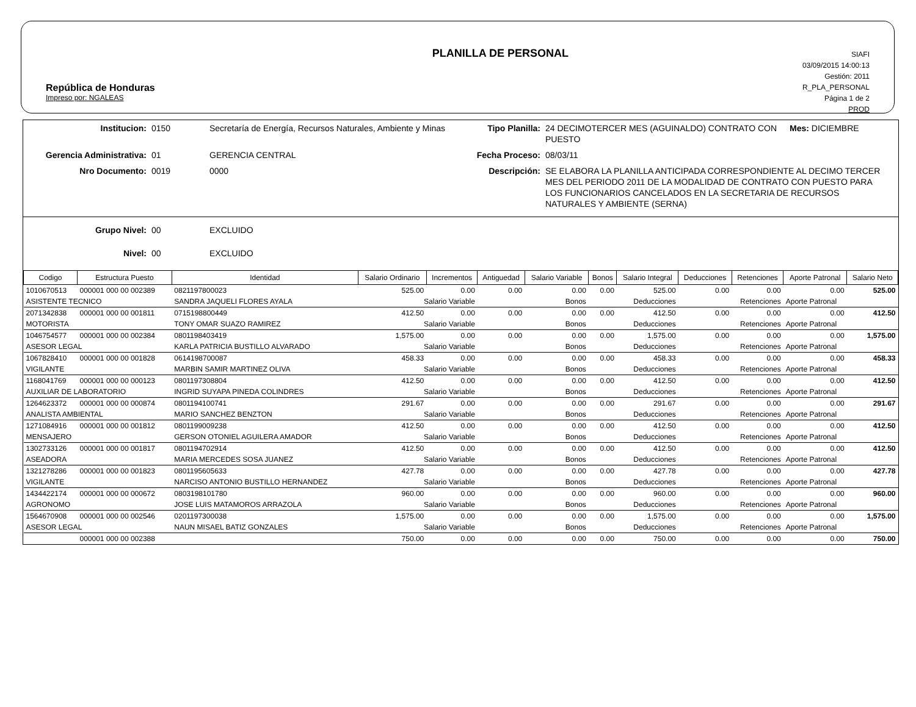República de Honduras
Impreso por: NGALEAS
PLANILLA DE PERSONAL
SIAFI
03/09/2015 14:00:13
Gestión: 2011
R_PLA_PERSONAL
Página 1 de 2
PROD
Institucion:
0150
Secretaría de Energía, Recursos Naturales, Ambiente y Minas
Tipo Planilla:
24 DECIMOTERCER MES (AGUINALDO) CONTRATO CON PUESTO
Mes: DICIEMBRE
Gerencia Administrativa:
01
GERENCIA CENTRAL
Fecha Proceso:
08/03/11
Nro Documento:
0019
0000
Descripción:
SE ELABORA LA PLANILLA ANTICIPADA CORRESPONDIENTE AL DECIMO TERCER MES DEL PERIODO 2011 DE LA MODALIDAD DE CONTRATO CON PUESTO PARA LOS FUNCIONARIOS CANCELADOS EN LA SECRETARIA DE RECURSOS NATURALES Y AMBIENTE (SERNA)
Grupo Nivel:
00
EXCLUIDO
Nivel:
00
EXCLUIDO
| Codigo | Estructura Puesto | Identidad | Salario Ordinario | Incrementos | Antiguedad | Salario Variable | Bonos | Salario Integral | Deducciones | Retenciones | Aporte Patronal | Salario Neto |
| --- | --- | --- | --- | --- | --- | --- | --- | --- | --- | --- | --- | --- |
| 1010670513 | 000001 000 00 002389 | 0821197800023 | 525.00 | 0.00 | 0.00 | 0.00 | 0.00 | 525.00 | 0.00 | 0.00 | 0.00 | 525.00 |
| ASISTENTE TECNICO | | SANDRA JAQUELI FLORES AYALA | Salario Variable | | Bonos | | Deducciones | | Retenciones | | Aporte Patronal | |
| 2071342838 | 000001 000 00 001811 | 0715198800449 | 412.50 | 0.00 | 0.00 | 0.00 | 0.00 | 412.50 | 0.00 | 0.00 | 0.00 | 412.50 |
| MOTORISTA | | TONY OMAR SUAZO RAMIREZ | Salario Variable | | Bonos | | Deducciones | | Retenciones | | Aporte Patronal | |
| 1046754577 | 000001 000 00 002384 | 0801198403419 | 1,575.00 | 0.00 | 0.00 | 0.00 | 0.00 | 1,575.00 | 0.00 | 0.00 | 0.00 | 1,575.00 |
| ASESOR LEGAL | | KARLA PATRICIA BUSTILLO ALVARADO | Salario Variable | | Bonos | | Deducciones | | Retenciones | | Aporte Patronal | |
| 1067828410 | 000001 000 00 001828 | 0614198700087 | 458.33 | 0.00 | 0.00 | 0.00 | 0.00 | 458.33 | 0.00 | 0.00 | 0.00 | 458.33 |
| VIGILANTE | | MARBIN SAMIR MARTINEZ OLIVA | Salario Variable | | Bonos | | Deducciones | | Retenciones | | Aporte Patronal | |
| 1168041769 | 000001 000 00 000123 | 0801197308804 | 412.50 | 0.00 | 0.00 | 0.00 | 0.00 | 412.50 | 0.00 | 0.00 | 0.00 | 412.50 |
| AUXILIAR DE LABORATORIO | | INGRID SUYAPA PINEDA COLINDRES | Salario Variable | | Bonos | | Deducciones | | Retenciones | | Aporte Patronal | |
| 1264623372 | 000001 000 00 000874 | 0801194100741 | 291.67 | 0.00 | 0.00 | 0.00 | 0.00 | 291.67 | 0.00 | 0.00 | 0.00 | 291.67 |
| ANALISTA AMBIENTAL | | MARIO SANCHEZ BENZTON | Salario Variable | | Bonos | | Deducciones | | Retenciones | | Aporte Patronal | |
| 1271084916 | 000001 000 00 001812 | 0801199009238 | 412.50 | 0.00 | 0.00 | 0.00 | 0.00 | 412.50 | 0.00 | 0.00 | 0.00 | 412.50 |
| MENSAJERO | | GERSON OTONIEL AGUILERA AMADOR | Salario Variable | | Bonos | | Deducciones | | Retenciones | | Aporte Patronal | |
| 1302733126 | 000001 000 00 001817 | 0801194702914 | 412.50 | 0.00 | 0.00 | 0.00 | 0.00 | 412.50 | 0.00 | 0.00 | 0.00 | 412.50 |
| ASEADORA | | MARIA MERCEDES SOSA JUANEZ | Salario Variable | | Bonos | | Deducciones | | Retenciones | | Aporte Patronal | |
| 1321278286 | 000001 000 00 001823 | 0801195605633 | 427.78 | 0.00 | 0.00 | 0.00 | 0.00 | 427.78 | 0.00 | 0.00 | 0.00 | 427.78 |
| VIGILANTE | | NARCISO ANTONIO BUSTILLO HERNANDEZ | Salario Variable | | Bonos | | Deducciones | | Retenciones | | Aporte Patronal | |
| 1434422174 | 000001 000 00 000672 | 0803198101780 | 960.00 | 0.00 | 0.00 | 0.00 | 0.00 | 960.00 | 0.00 | 0.00 | 0.00 | 960.00 |
| AGRONOMO | | JOSE LUIS MATAMOROS ARRAZOLA | Salario Variable | | Bonos | | Deducciones | | Retenciones | | Aporte Patronal | |
| 1564670908 | 000001 000 00 002546 | 0201197300038 | 1,575.00 | 0.00 | 0.00 | 0.00 | 0.00 | 1,575.00 | 0.00 | 0.00 | 0.00 | 1,575.00 |
| ASESOR LEGAL | | NAUN MISAEL BATIZ GONZALES | Salario Variable | | Bonos | | Deducciones | | Retenciones | | Aporte Patronal | |
| | 000001 000 00 002388 | | 750.00 | 0.00 | 0.00 | 0.00 | 0.00 | 750.00 | 0.00 | 0.00 | 0.00 | 750.00 |